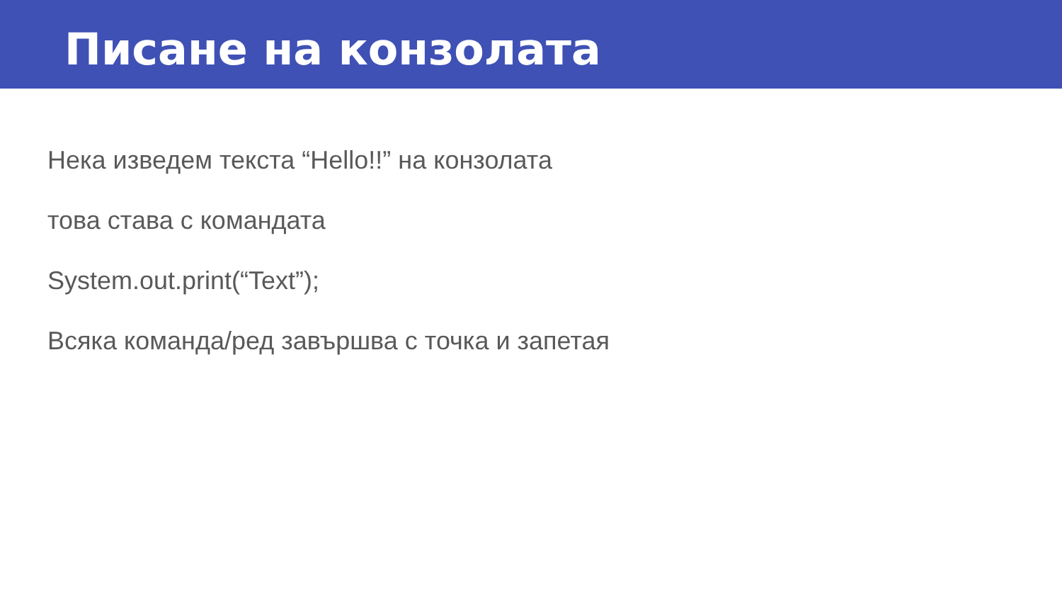Писане на конзолата
Нека изведем текста “Hello!!” на конзолата
това става с командата
System.out.print(“Text”);
Всяка команда/ред завършва с точка и запетая